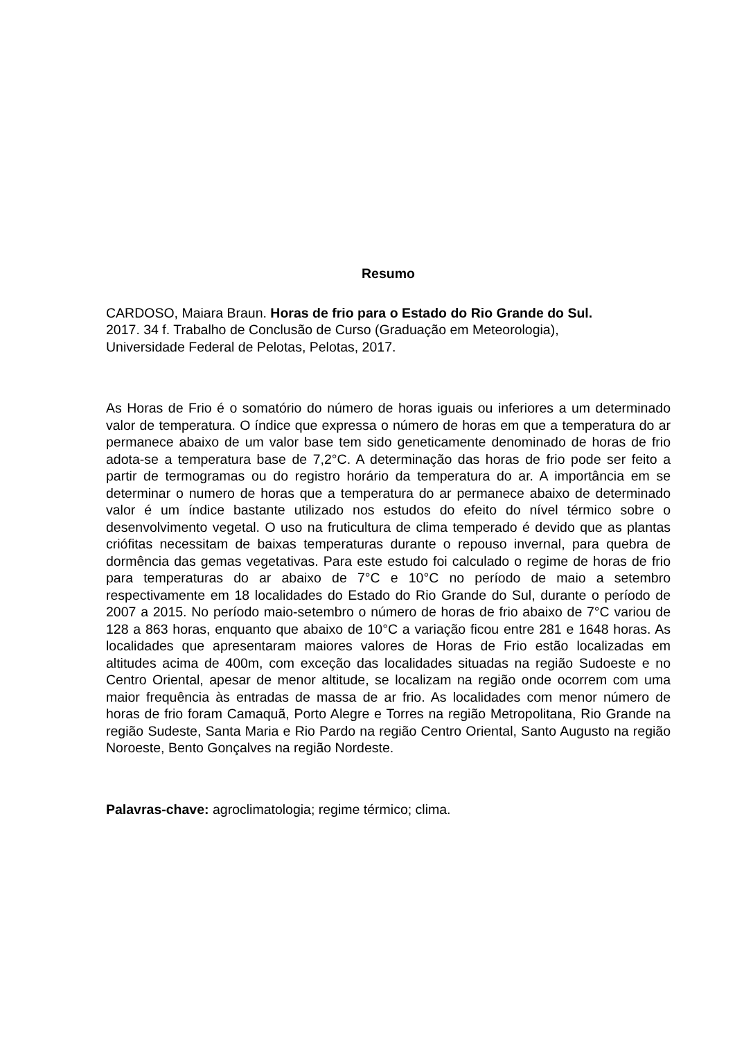Resumo
CARDOSO, Maiara Braun. Horas de frio para o Estado do Rio Grande do Sul.
2017. 34 f. Trabalho de Conclusão de Curso (Graduação em Meteorologia),
Universidade Federal de Pelotas, Pelotas, 2017.
As Horas de Frio é o somatório do número de horas iguais ou inferiores a um determinado valor de temperatura. O índice que expressa o número de horas em que a temperatura do ar permanece abaixo de um valor base tem sido geneticamente denominado de horas de frio adota-se a temperatura base de 7,2°C. A determinação das horas de frio pode ser feito a partir de termogramas ou do registro horário da temperatura do ar. A importância em se determinar o numero de horas que a temperatura do ar permanece abaixo de determinado valor é um índice bastante utilizado nos estudos do efeito do nível térmico sobre o desenvolvimento vegetal. O uso na fruticultura de clima temperado é devido que as plantas crióﬁtas necessitam de baixas temperaturas durante o repouso invernal, para quebra de dormência das gemas vegetativas. Para este estudo foi calculado o regime de horas de frio para temperaturas do ar abaixo de 7°C e 10°C no período de maio a setembro respectivamente em 18 localidades do Estado do Rio Grande do Sul, durante o período de 2007 a 2015. No período maio-setembro o número de horas de frio abaixo de 7°C variou de 128 a 863 horas, enquanto que abaixo de 10°C a variação ficou entre 281 e 1648 horas. As localidades que apresentaram maiores valores de Horas de Frio estão localizadas em altitudes acima de 400m, com exceção das localidades situadas na região Sudoeste e no Centro Oriental, apesar de menor altitude, se localizam na região onde ocorrem com uma maior frequência às entradas de massa de ar frio. As localidades com menor número de horas de frio foram Camaquã, Porto Alegre e Torres na região Metropolitana, Rio Grande na região Sudeste, Santa Maria e Rio Pardo na região Centro Oriental, Santo Augusto na região Noroeste, Bento Gonçalves na região Nordeste.
Palavras-chave: agroclimatologia; regime térmico; clima.